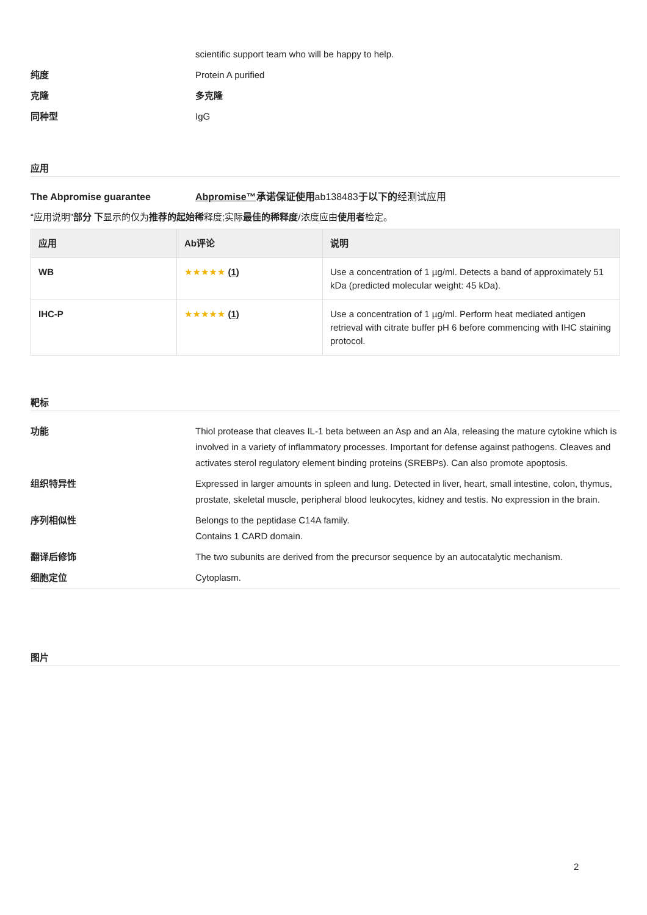scientific support team who will be happy to help.
纯度 Protein A purified
克隆 多克隆
同种型 IgG
应用
The Abpromise guarantee Abpromise™承诺保证使用ab138483于以下的经测试应用
“应用说明”部分 下显示的仅为推荐的起始稀释度;实际最佳的稀释度/浓度应由使用者检定。
| 应用 | Ab评论 | 说明 |
| --- | --- | --- |
| WB | ★★★★★ (1) | Use a concentration of 1 µg/ml. Detects a band of approximately 51 kDa (predicted molecular weight: 45 kDa). |
| IHC-P | ★★★★★ (1) | Use a concentration of 1 µg/ml. Perform heat mediated antigen retrieval with citrate buffer pH 6 before commencing with IHC staining protocol. |
靶标
功能 Thiol protease that cleaves IL-1 beta between an Asp and an Ala, releasing the mature cytokine which is involved in a variety of inflammatory processes. Important for defense against pathogens. Cleaves and activates sterol regulatory element binding proteins (SREBPs). Can also promote apoptosis.
组织特异性 Expressed in larger amounts in spleen and lung. Detected in liver, heart, small intestine, colon, thymus, prostate, skeletal muscle, peripheral blood leukocytes, kidney and testis. No expression in the brain.
序列相似性 Belongs to the peptidase C14A family.
Contains 1 CARD domain.
翻译后修饰 The two subunits are derived from the precursor sequence by an autocatalytic mechanism.
细胞定位 Cytoplasm.
图片
2